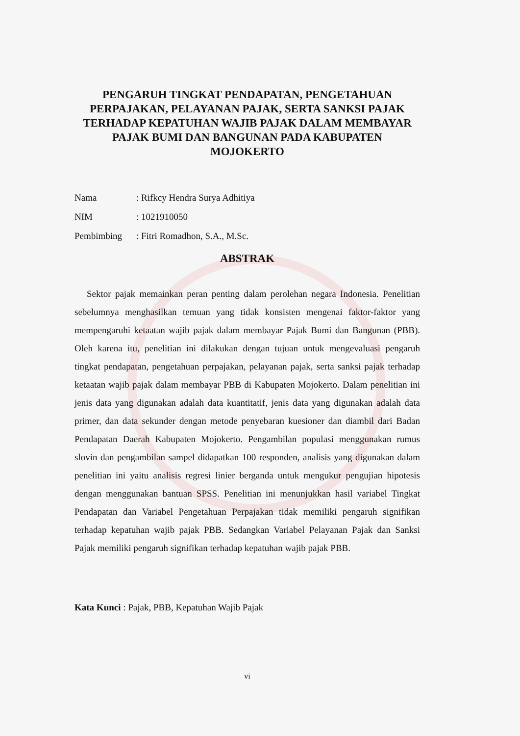PENGARUH TINGKAT PENDAPATAN, PENGETAHUAN PERPAJAKAN, PELAYANAN PAJAK, SERTA SANKSI PAJAK TERHADAP KEPATUHAN WAJIB PAJAK DALAM MEMBAYAR PAJAK BUMI DAN BANGUNAN PADA KABUPATEN MOJOKERTO
Nama: Rifkcy Hendra Surya Adhitiya
NIM: 1021910050
Pembimbing: Fitri Romadhon, S.A., M.Sc.
ABSTRAK
Sektor pajak memainkan peran penting dalam perolehan negara Indonesia. Penelitian sebelumnya menghasilkan temuan yang tidak konsisten mengenai faktor-faktor yang mempengaruhi ketaatan wajib pajak dalam membayar Pajak Bumi dan Bangunan (PBB). Oleh karena itu, penelitian ini dilakukan dengan tujuan untuk mengevaluasi pengaruh tingkat pendapatan, pengetahuan perpajakan, pelayanan pajak, serta sanksi pajak terhadap ketaatan wajib pajak dalam membayar PBB di Kabupaten Mojokerto. Dalam penelitian ini jenis data yang digunakan adalah data kuantitatif, jenis data yang digunakan adalah data primer, dan data sekunder dengan metode penyebaran kuesioner dan diambil dari Badan Pendapatan Daerah Kabupaten Mojokerto. Pengambilan populasi menggunakan rumus slovin dan pengambilan sampel didapatkan 100 responden, analisis yang digunakan dalam penelitian ini yaitu analisis regresi linier berganda untuk mengukur pengujian hipotesis dengan menggunakan bantuan SPSS. Penelitian ini menunjukkan hasil variabel Tingkat Pendapatan dan Variabel Pengetahuan Perpajakan tidak memiliki pengaruh signifikan terhadap kepatuhan wajib pajak PBB. Sedangkan Variabel Pelayanan Pajak dan Sanksi Pajak memiliki pengaruh signifikan terhadap kepatuhan wajib pajak PBB.
Kata Kunci : Pajak, PBB, Kepatuhan Wajib Pajak
vi